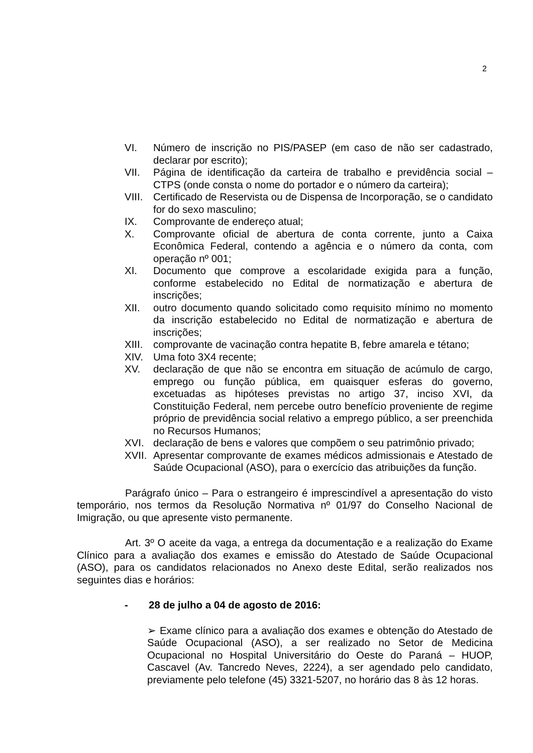2
VI. Número de inscrição no PIS/PASEP (em caso de não ser cadastrado, declarar por escrito);
VII. Página de identificação da carteira de trabalho e previdência social – CTPS (onde consta o nome do portador e o número da carteira);
VIII.
Certificado de Reservista ou de Dispensa de Incorporação, se o candidato for do sexo masculino;
IX. Comprovante de endereço atual;
X. Comprovante oficial de abertura de conta corrente, junto a Caixa Econômica Federal, contendo a agência e o número da conta, com operação nº 001;
XI. Documento que comprove a escolaridade exigida para a função, conforme estabelecido no Edital de normatização e abertura de inscrições;
XII. outro documento quando solicitado como requisito mínimo no momento da inscrição estabelecido no Edital de normatização e abertura de inscrições;
XIII.
comprovante de vacinação contra hepatite B, febre amarela e tétano;
XIV. Uma foto 3X4 recente;
XV. declaração de que não se encontra em situação de acúmulo de cargo, emprego ou função pública, em quaisquer esferas do governo, excetuadas as hipóteses previstas no artigo 37, inciso XVI, da Constituição Federal, nem percebe outro benefício proveniente de regime próprio de previdência social relativo a emprego público, a ser preenchida no Recursos Humanos;
XVI. declaração de bens e valores que compõem o seu patrimônio privado;
XVII.
Apresentar comprovante de exames médicos admissionais e Atestado de Saúde Ocupacional (ASO), para o exercício das atribuições da função.
Parágrafo único – Para o estrangeiro é imprescindível a apresentação do visto temporário, nos termos da Resolução Normativa nº 01/97 do Conselho Nacional de Imigração, ou que apresente visto permanente.
Art. 3º O aceite da vaga, a entrega da documentação e a realização do Exame Clínico para a avaliação dos exames e emissão do Atestado de Saúde Ocupacional (ASO), para os candidatos relacionados no Anexo deste Edital, serão realizados nos seguintes dias e horários:
- 28 de julho a 04 de agosto de 2016:
➢ Exame clínico para a avaliação dos exames e obtenção do Atestado de Saúde Ocupacional (ASO), a ser realizado no Setor de Medicina Ocupacional no Hospital Universitário do Oeste do Paraná – HUOP, Cascavel (Av. Tancredo Neves, 2224), a ser agendado pelo candidato, previamente pelo telefone (45) 3321-5207, no horário das 8 às 12 horas.